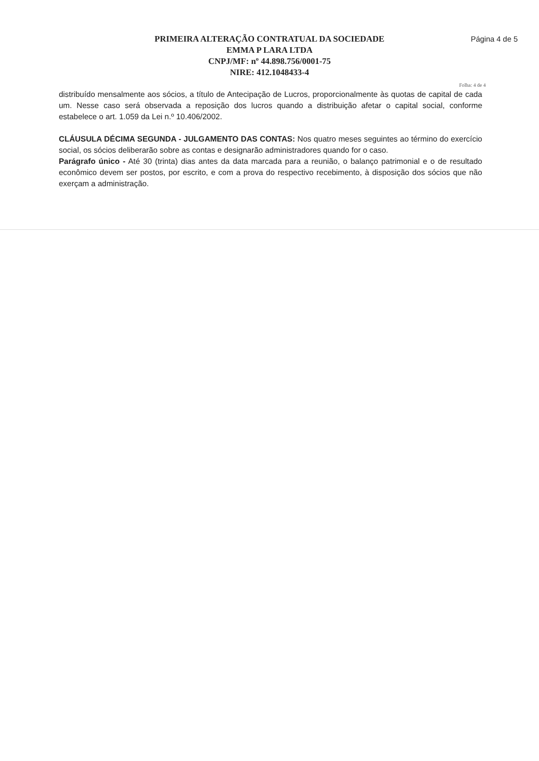PRIMEIRA ALTERAÇÃO CONTRATUAL DA SOCIEDADE
EMMA P LARA LTDA
CNPJ/MF: nº 44.898.756/0001-75
NIRE: 412.1048433-4
Página 4 de 5
Folha: 4 de 4
distribuído mensalmente aos sócios, a título de Antecipação de Lucros, proporcionalmente às quotas de capital de cada um. Nesse caso será observada a reposição dos lucros quando a distribuição afetar o capital social, conforme estabelece o art. 1.059 da Lei n.º 10.406/2002.
CLÁUSULA DÉCIMA SEGUNDA - JULGAMENTO DAS CONTAS: Nos quatro meses seguintes ao término do exercício social, os sócios deliberarão sobre as contas e designarão administradores quando for o caso.
Parágrafo único - Até 30 (trinta) dias antes da data marcada para a reunião, o balanço patrimonial e o de resultado econômico devem ser postos, por escrito, e com a prova do respectivo recebimento, à disposição dos sócios que não exerçam a administração.